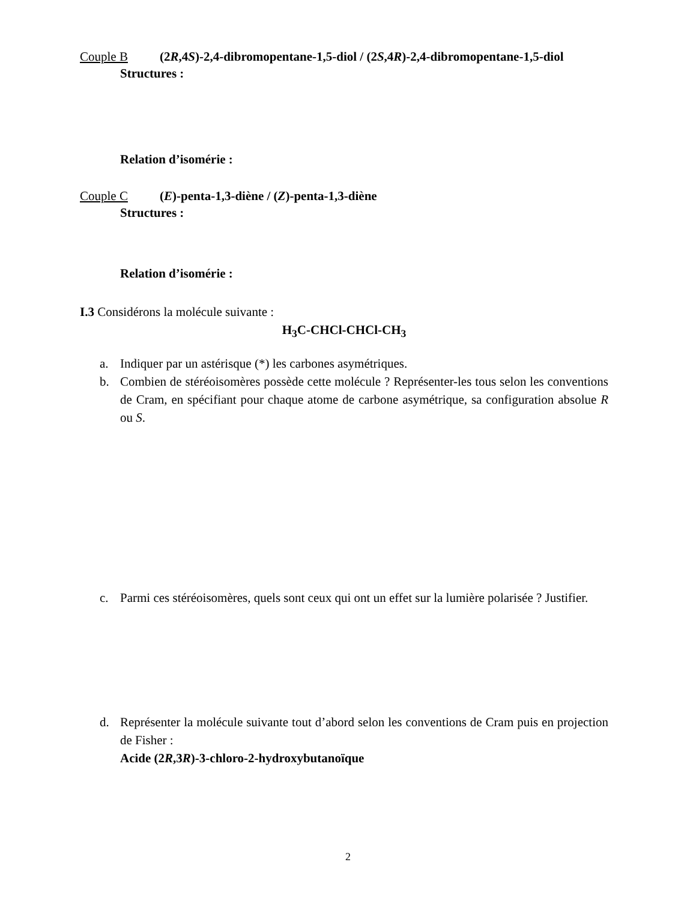Couple B (2R,4S)-2,4-dibromopentane-1,5-diol / (2S,4R)-2,4-dibromopentane-1,5-diol
Structures :
Relation d’isomérie :
Couple C (E)-penta-1,3-diène / (Z)-penta-1,3-diène
Structures :
Relation d’isomérie :
I.3 Considérons la molécule suivante :
H<sub>3</sub>C-CHCl-CHCl-CH<sub>3</sub>
a. Indiquer par un astérisque (*) les carbones asymétriques.
b. Combien de stéréoisomères possède cette molécule ? Représenter-les tous selon les conventions de Cram, en spécifiant pour chaque atome de carbone asymétrique, sa configuration absolue R ou S.
c. Parmi ces stéréoisomères, quels sont ceux qui ont un effet sur la lumière polarisée ? Justifier.
d. Représenter la molécule suivante tout d’abord selon les conventions de Cram puis en projection de Fisher :
Acide (2R,3R)-3-chloro-2-hydroxybutanoïque
2